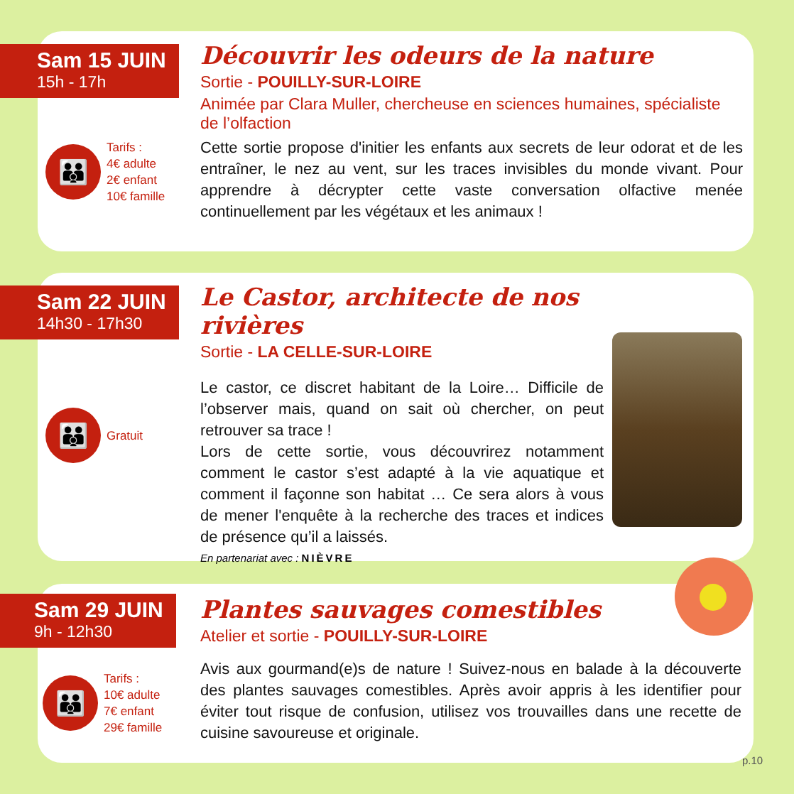Sam 15 JUIN
15h - 17h
Découvrir les odeurs de la nature
Sortie - POUILLY-SUR-LOIRE
Animée par Clara Muller, chercheuse en sciences humaines, spécialiste de l’olfaction
Cette sortie propose d'initier les enfants aux secrets de leur odorat et de les entraîner, le nez au vent, sur les traces invisibles du monde vivant. Pour apprendre à décrypter cette vaste conversation olfactive menée continuellement par les végétaux et les animaux !
👪
Tarifs :
4€ adulte
2€ enfant
10€ famille
Sam 22 JUIN
14h30 - 17h30
Le Castor, architecte de nos rivières
Sortie - LA CELLE-SUR-LOIRE
Le castor, ce discret habitant de la Loire… Difficile de l’observer mais, quand on sait où chercher, on peut retrouver sa trace !
Lors de cette sortie, vous découvrirez notamment comment le castor s’est adapté à la vie aquatique et comment il façonne son habitat … Ce sera alors à vous de mener l'enquête à la recherche des traces et indices de présence qu’il a laissés.
En partenariat avec : NIÈVRE
👪
Gratuit
Sam 29 JUIN
9h - 12h30
Plantes sauvages comestibles
Atelier et sortie - POUILLY-SUR-LOIRE
Avis aux gourmand(e)s de nature ! Suivez-nous en balade à la découverte des plantes sauvages comestibles. Après avoir appris à les identifier pour éviter tout risque de confusion, utilisez vos trouvailles dans une recette de cuisine savoureuse et originale.
👪
Tarifs :
10€ adulte
7€ enfant
29€ famille
p.10